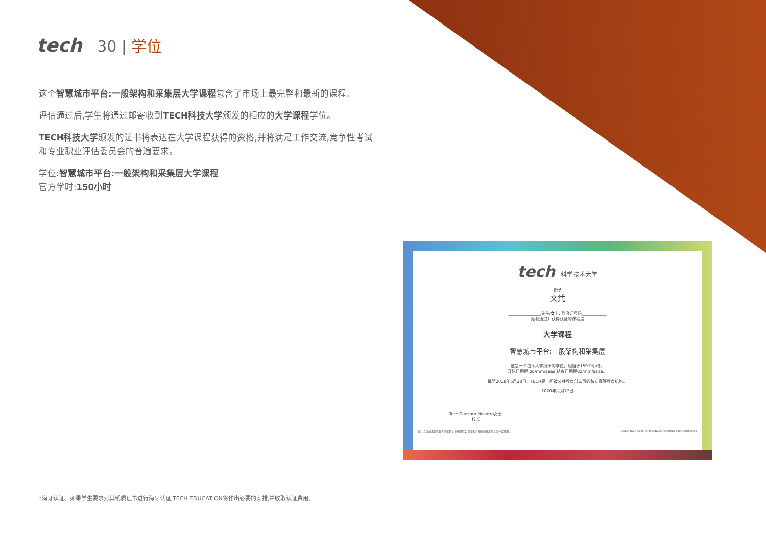tech 30 | 学位
这个智慧城市平台:一般架构和采集层大学课程包含了市场上最完整和最新的课程。
评估通过后,学生将通过邮寄收到TECH科技大学颁发的相应的大学课程学位。
TECH科技大学颁发的证书将表达在大学课程获得的资格,并将满足工作交流,竞争性考试和专业职业评估委员会的普遍要求。
学位:智慧城市平台:一般架构和采集层大学课程
官方学时:150小时
tech 科学技术大学
授予
文凭
________________先生/女士, 身份证号码____________
顺利通过并获得认证的课程是
大学课程
智慧城市平台:一般架构和采集层
这是一个由本大学授予的学位，相当于150个小时，
开始日期是 dd/mm/aaaa,结束日期是dd/mm/aaaa。
截至2018年6月28日，TECH是一所被公共教育部认可的私立高等教育机构。
2020年六月17日
Tere Guevara Navarro女士
校长
这个文凭如果要在各个国家职业中使用的话,需要和合规当局颁发的文凭一起使用。 Unique TECH Code: AFWORD235 techtitute.com/certificates
*海牙认证。如果学生要求对其纸质证书进行海牙认证,TECH EDUCATION将作出必要的安排,并收取认证费用。